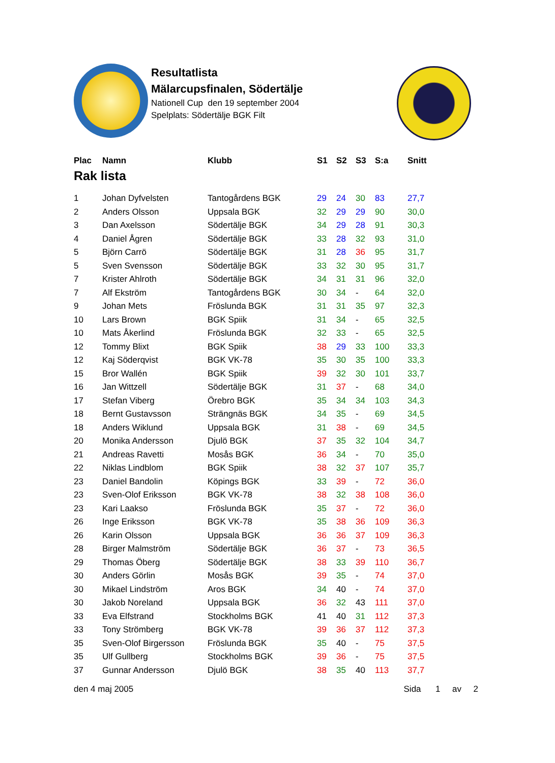Resultatlista
Mälarcupsfinalen, Södertälje
Nationell Cup den 19 september 2004
Spelplats: Södertälje BGK Filt
| Plac | Namn | Klubb | S1 | S2 | S3 | S:a | Snitt |
| --- | --- | --- | --- | --- | --- | --- | --- |
| Rak lista | | | | | | | |
| 1 | Johan Dyfvelsten | Tantogårdens BGK | 29 | 24 | 30 | 83 | 27,7 |
| 2 | Anders Olsson | Uppsala BGK | 32 | 29 | 29 | 90 | 30,0 |
| 3 | Dan Axelsson | Södertälje BGK | 34 | 29 | 28 | 91 | 30,3 |
| 4 | Daniel Ågren | Södertälje BGK | 33 | 28 | 32 | 93 | 31,0 |
| 5 | Björn Carrö | Södertälje BGK | 31 | 28 | 36 | 95 | 31,7 |
| 5 | Sven Svensson | Södertälje BGK | 33 | 32 | 30 | 95 | 31,7 |
| 7 | Krister Ahlroth | Södertälje BGK | 34 | 31 | 31 | 96 | 32,0 |
| 7 | Alf Ekström | Tantogårdens BGK | 30 | 34 | - | 64 | 32,0 |
| 9 | Johan Mets | Fröslunda BGK | 31 | 31 | 35 | 97 | 32,3 |
| 10 | Lars Brown | BGK Spiik | 31 | 34 | - | 65 | 32,5 |
| 10 | Mats Åkerlind | Fröslunda BGK | 32 | 33 | - | 65 | 32,5 |
| 12 | Tommy Blixt | BGK Spiik | 38 | 29 | 33 | 100 | 33,3 |
| 12 | Kaj Söderqvist | BGK VK-78 | 35 | 30 | 35 | 100 | 33,3 |
| 15 | Bror Wallén | BGK Spiik | 39 | 32 | 30 | 101 | 33,7 |
| 16 | Jan Wittzell | Södertälje BGK | 31 | 37 | - | 68 | 34,0 |
| 17 | Stefan Viberg | Örebro BGK | 35 | 34 | 34 | 103 | 34,3 |
| 18 | Bernt Gustavsson | Strängnäs BGK | 34 | 35 | - | 69 | 34,5 |
| 18 | Anders Wiklund | Uppsala BGK | 31 | 38 | - | 69 | 34,5 |
| 20 | Monika Andersson | Djulö BGK | 37 | 35 | 32 | 104 | 34,7 |
| 21 | Andreas Ravetti | Mosås BGK | 36 | 34 | - | 70 | 35,0 |
| 22 | Niklas Lindblom | BGK Spiik | 38 | 32 | 37 | 107 | 35,7 |
| 23 | Daniel Bandolin | Köpings BGK | 33 | 39 | - | 72 | 36,0 |
| 23 | Sven-Olof Eriksson | BGK VK-78 | 38 | 32 | 38 | 108 | 36,0 |
| 23 | Kari Laakso | Fröslunda BGK | 35 | 37 | - | 72 | 36,0 |
| 26 | Inge Eriksson | BGK VK-78 | 35 | 38 | 36 | 109 | 36,3 |
| 26 | Karin Olsson | Uppsala BGK | 36 | 36 | 37 | 109 | 36,3 |
| 28 | Birger Malmström | Södertälje BGK | 36 | 37 | - | 73 | 36,5 |
| 29 | Thomas Öberg | Södertälje BGK | 38 | 33 | 39 | 110 | 36,7 |
| 30 | Anders Görlin | Mosås BGK | 39 | 35 | - | 74 | 37,0 |
| 30 | Mikael Lindström | Aros BGK | 34 | 40 | - | 74 | 37,0 |
| 30 | Jakob Noreland | Uppsala BGK | 36 | 32 | 43 | 111 | 37,0 |
| 33 | Eva Elfstrand | Stockholms BGK | 41 | 40 | 31 | 112 | 37,3 |
| 33 | Tony Strömberg | BGK VK-78 | 39 | 36 | 37 | 112 | 37,3 |
| 35 | Sven-Olof Birgersson | Fröslunda BGK | 35 | 40 | - | 75 | 37,5 |
| 35 | Ulf Gullberg | Stockholms BGK | 39 | 36 | - | 75 | 37,5 |
| 37 | Gunnar Andersson | Djulö BGK | 38 | 35 | 40 | 113 | 37,7 |
den 4 maj 2005 Sida 1 av 2